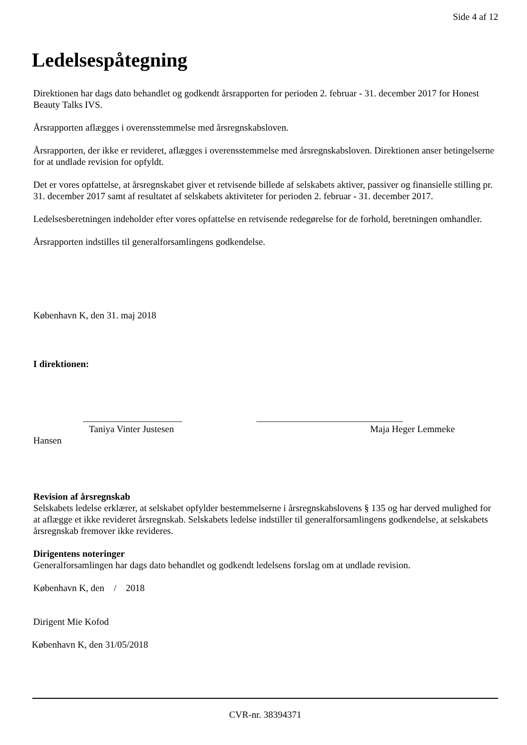Side 4 af 12
Ledelsespåtegning
Direktionen har dags dato behandlet og godkendt årsrapporten for perioden 2. februar - 31. december 2017 for Honest Beauty Talks IVS.
Årsrapporten aflægges i overensstemmelse med årsregnskabsloven.
Årsrapporten, der ikke er revideret, aflægges i overensstemmelse med årsregnskabsloven. Direktionen anser betingelserne for at undlade revision for opfyldt.
Det er vores opfattelse, at årsregnskabet giver et retvisende billede af selskabets aktiver, passiver og finansielle stilling pr. 31. december 2017 samt af resultatet af selskabets aktiviteter for perioden 2. februar - 31. december 2017.
Ledelsesberetningen indeholder efter vores opfattelse en retvisende redegørelse for de forhold, beretningen omhandler.
Årsrapporten indstilles til generalforsamlingens godkendelse.
København K, den 31. maj 2018
I direktionen:
_____________________ _______________________________
Taniya Vinter Justesen Maja Heger Lemmeke
Hansen
Revision af årsregnskab
Selskabets ledelse erklærer, at selskabet opfylder bestemmelserne i årsregnskabslovens § 135 og har derved mulighed for at aflægge et ikke revideret årsregnskab. Selskabets ledelse indstiller til generalforsamlingens godkendelse, at selskabets årsregnskab fremover ikke revideres.
Dirigentens noteringer
Generalforsamlingen har dags dato behandlet og godkendt ledelsens forslag om at undlade revision.
København K, den / 2018
Dirigent Mie Kofod
København K, den 31/05/2018
CVR-nr. 38394371